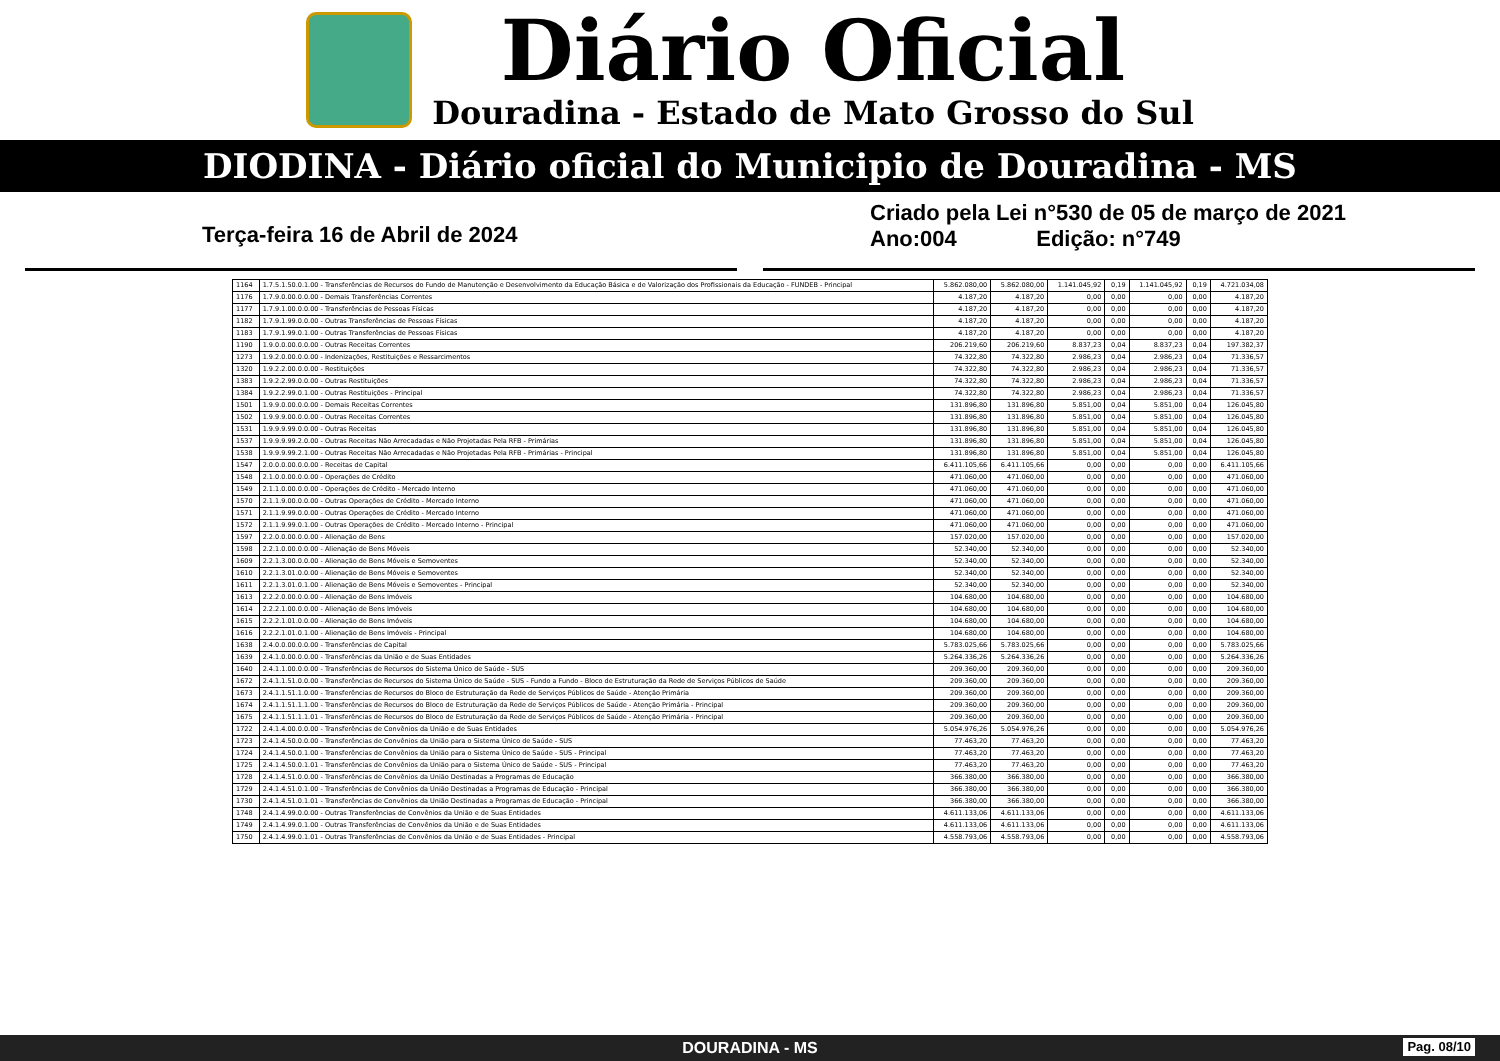Diário Oficial
Douradina - Estado de Mato Grosso do Sul
DIODINA - Diário oficial do Municipio de Douradina - MS
Terça-feira 16 de Abril de 2024
Criado pela Lei n°530 de 05 de março de 2021
Ano:004 Edição: n°749
| 1164 | 1.7.5.1.50.0.1.00 - Transferências de Recursos do Fundo de Manutenção e Desenvolvimento da Educação Básica e de Valorização dos Profissionais da Educação - FUNDEB - Principal | 5.862.080,00 | 5.862.080,00 | 1.141.045,92 | 0,19 | 1.141.045,92 | 0,19 | 4.721.034,08 |
| 1176 | 1.7.9.0.00.0.0.00 - Demais Transferências Correntes | 4.187,20 | 4.187,20 | 0,00 | 0,00 | 0,00 | 0,00 | 4.187,20 |
| 1177 | 1.7.9.1.00.0.0.00 - Transferências de Pessoas Físicas | 4.187,20 | 4.187,20 | 0,00 | 0,00 | 0,00 | 0,00 | 4.187,20 |
| 1182 | 1.7.9.1.99.0.0.00 - Outras Transferências de Pessoas Físicas | 4.187,20 | 4.187,20 | 0,00 | 0,00 | 0,00 | 0,00 | 4.187,20 |
| 1183 | 1.7.9.1.99.0.1.00 - Outras Transferências de Pessoas Físicas | 4.187,20 | 4.187,20 | 0,00 | 0,00 | 0,00 | 0,00 | 4.187,20 |
| 1190 | 1.9.0.0.00.0.0.00 - Outras Receitas Correntes | 206.219,60 | 206.219,60 | 8.837,23 | 0,04 | 8.837,23 | 0,04 | 197.382,37 |
| 1273 | 1.9.2.0.00.0.0.00 - Indenizações, Restituições e Ressarcimentos | 74.322,80 | 74.322,80 | 2.986,23 | 0,04 | 2.986,23 | 0,04 | 71.336,57 |
| 1320 | 1.9.2.2.00.0.0.00 - Restituições | 74.322,80 | 74.322,80 | 2.986,23 | 0,04 | 2.986,23 | 0,04 | 71.336,57 |
| 1383 | 1.9.2.2.99.0.0.00 - Outras Restituições | 74.322,80 | 74.322,80 | 2.986,23 | 0,04 | 2.986,23 | 0,04 | 71.336,57 |
| 1384 | 1.9.2.2.99.0.1.00 - Outras Restituições - Principal | 74.322,80 | 74.322,80 | 2.986,23 | 0,04 | 2.986,23 | 0,04 | 71.336,57 |
| 1501 | 1.9.9.0.00.0.0.00 - Demais Receitas Correntes | 131.896,80 | 131.896,80 | 5.851,00 | 0,04 | 5.851,00 | 0,04 | 126.045,80 |
| 1502 | 1.9.9.9.00.0.0.00 - Outras Receitas Correntes | 131.896,80 | 131.896,80 | 5.851,00 | 0,04 | 5.851,00 | 0,04 | 126.045,80 |
| 1531 | 1.9.9.9.99.0.0.00 - Outras Receitas | 131.896,80 | 131.896,80 | 5.851,00 | 0,04 | 5.851,00 | 0,04 | 126.045,80 |
| 1537 | 1.9.9.9.99.2.0.00 - Outras Receitas Não Arrecadadas e Não Projetadas Pela RFB - Primárias | 131.896,80 | 131.896,80 | 5.851,00 | 0,04 | 5.851,00 | 0,04 | 126.045,80 |
| 1538 | 1.9.9.9.99.2.1.00 - Outras Receitas Não Arrecadadas e Não Projetadas Pela RFB - Primárias - Principal | 131.896,80 | 131.896,80 | 5.851,00 | 0,04 | 5.851,00 | 0,04 | 126.045,80 |
| 1547 | 2.0.0.0.00.0.0.00 - Receitas de Capital | 6.411.105,66 | 6.411.105,66 | 0,00 | 0,00 | 0,00 | 0,00 | 6.411.105,66 |
| 1548 | 2.1.0.0.00.0.0.00 - Operações de Crédito | 471.060,00 | 471.060,00 | 0,00 | 0,00 | 0,00 | 0,00 | 471.060,00 |
| 1549 | 2.1.1.0.00.0.0.00 - Operações de Crédito - Mercado Interno | 471.060,00 | 471.060,00 | 0,00 | 0,00 | 0,00 | 0,00 | 471.060,00 |
| 1570 | 2.1.1.9.00.0.0.00 - Outras Operações de Crédito - Mercado Interno | 471.060,00 | 471.060,00 | 0,00 | 0,00 | 0,00 | 0,00 | 471.060,00 |
| 1571 | 2.1.1.9.99.0.0.00 - Outras Operações de Crédito - Mercado Interno | 471.060,00 | 471.060,00 | 0,00 | 0,00 | 0,00 | 0,00 | 471.060,00 |
| 1572 | 2.1.1.9.99.0.1.00 - Outras Operações de Crédito - Mercado Interno - Principal | 471.060,00 | 471.060,00 | 0,00 | 0,00 | 0,00 | 0,00 | 471.060,00 |
| 1597 | 2.2.0.0.00.0.0.00 - Alienação de Bens | 157.020,00 | 157.020,00 | 0,00 | 0,00 | 0,00 | 0,00 | 157.020,00 |
| 1598 | 2.2.1.0.00.0.0.00 - Alienação de Bens Móveis | 52.340,00 | 52.340,00 | 0,00 | 0,00 | 0,00 | 0,00 | 52.340,00 |
| 1609 | 2.2.1.3.00.0.0.00 - Alienação de Bens Móveis e Semoventes | 52.340,00 | 52.340,00 | 0,00 | 0,00 | 0,00 | 0,00 | 52.340,00 |
| 1610 | 2.2.1.3.01.0.0.00 - Alienação de Bens Móveis e Semoventes | 52.340,00 | 52.340,00 | 0,00 | 0,00 | 0,00 | 0,00 | 52.340,00 |
| 1611 | 2.2.1.3.01.0.1.00 - Alienação de Bens Móveis e Semoventes - Principal | 52.340,00 | 52.340,00 | 0,00 | 0,00 | 0,00 | 0,00 | 52.340,00 |
| 1613 | 2.2.2.0.00.0.0.00 - Alienação de Bens Imóveis | 104.680,00 | 104.680,00 | 0,00 | 0,00 | 0,00 | 0,00 | 104.680,00 |
| 1614 | 2.2.2.1.00.0.0.00 - Alienação de Bens Imóveis | 104.680,00 | 104.680,00 | 0,00 | 0,00 | 0,00 | 0,00 | 104.680,00 |
| 1615 | 2.2.2.1.01.0.0.00 - Alienação de Bens Imóveis | 104.680,00 | 104.680,00 | 0,00 | 0,00 | 0,00 | 0,00 | 104.680,00 |
| 1616 | 2.2.2.1.01.0.1.00 - Alienação de Bens Imóveis - Principal | 104.680,00 | 104.680,00 | 0,00 | 0,00 | 0,00 | 0,00 | 104.680,00 |
| 1638 | 2.4.0.0.00.0.0.00 - Transferências de Capital | 5.783.025,66 | 5.783.025,66 | 0,00 | 0,00 | 0,00 | 0,00 | 5.783.025,66 |
| 1639 | 2.4.1.0.00.0.0.00 - Transferências da União e de Suas Entidades | 5.264.336,26 | 5.264.336,26 | 0,00 | 0,00 | 0,00 | 0,00 | 5.264.336,26 |
| 1640 | 2.4.1.1.00.0.0.00 - Transferências de Recursos do Sistema Único de Saúde - SUS | 209.360,00 | 209.360,00 | 0,00 | 0,00 | 0,00 | 0,00 | 209.360,00 |
| 1672 | 2.4.1.1.51.0.0.00 - Transferências de Recursos do Sistema Único de Saúde - SUS - Fundo a Fundo - Bloco de Estruturação da Rede de Serviços Públicos de Saúde | 209.360,00 | 209.360,00 | 0,00 | 0,00 | 0,00 | 0,00 | 209.360,00 |
| 1673 | 2.4.1.1.51.1.0.00 - Transferências de Recursos do Bloco de Estruturação da Rede de Serviços Públicos de Saúde - Atenção Primária | 209.360,00 | 209.360,00 | 0,00 | 0,00 | 0,00 | 0,00 | 209.360,00 |
| 1674 | 2.4.1.1.51.1.1.00 - Transferências de Recursos do Bloco de Estruturação da Rede de Serviços Públicos de Saúde - Atenção Primária - Principal | 209.360,00 | 209.360,00 | 0,00 | 0,00 | 0,00 | 0,00 | 209.360,00 |
| 1675 | 2.4.1.1.51.1.1.01 - Transferências de Recursos do Bloco de Estruturação da Rede de Serviços Públicos de Saúde - Atenção Primária - Principal | 209.360,00 | 209.360,00 | 0,00 | 0,00 | 0,00 | 0,00 | 209.360,00 |
| 1722 | 2.4.1.4.00.0.0.00 - Transferências de Convênios da União e de Suas Entidades | 5.054.976,26 | 5.054.976,26 | 0,00 | 0,00 | 0,00 | 0,00 | 5.054.976,26 |
| 1723 | 2.4.1.4.50.0.0.00 - Transferências de Convênios da União para o Sistema Único de Saúde - SUS | 77.463,20 | 77.463,20 | 0,00 | 0,00 | 0,00 | 0,00 | 77.463,20 |
| 1724 | 2.4.1.4.50.0.1.00 - Transferências de Convênios da União para o Sistema Único de Saúde - SUS - Principal | 77.463,20 | 77.463,20 | 0,00 | 0,00 | 0,00 | 0,00 | 77.463,20 |
| 1725 | 2.4.1.4.50.0.1.01 - Transferências de Convênios da União para o Sistema Único de Saúde - SUS - Principal | 77.463,20 | 77.463,20 | 0,00 | 0,00 | 0,00 | 0,00 | 77.463,20 |
| 1728 | 2.4.1.4.51.0.0.00 - Transferências de Convênios da União Destinadas a Programas de Educação | 366.380,00 | 366.380,00 | 0,00 | 0,00 | 0,00 | 0,00 | 366.380,00 |
| 1729 | 2.4.1.4.51.0.1.00 - Transferências de Convênios da União Destinadas a Programas de Educação - Principal | 366.380,00 | 366.380,00 | 0,00 | 0,00 | 0,00 | 0,00 | 366.380,00 |
| 1730 | 2.4.1.4.51.0.1.01 - Transferências de Convênios da União Destinadas a Programas de Educação - Principal | 366.380,00 | 366.380,00 | 0,00 | 0,00 | 0,00 | 0,00 | 366.380,00 |
| 1748 | 2.4.1.4.99.0.0.00 - Outras Transferências de Convênios da União e de Suas Entidades | 4.611.133,06 | 4.611.133,06 | 0,00 | 0,00 | 0,00 | 0,00 | 4.611.133,06 |
| 1749 | 2.4.1.4.99.0.1.00 - Outras Transferências de Convênios da União e de Suas Entidades | 4.611.133,06 | 4.611.133,06 | 0,00 | 0,00 | 0,00 | 0,00 | 4.611.133,06 |
| 1750 | 2.4.1.4.99.0.1.01 - Outras Transferências de Convênios da União e de Suas Entidades - Principal | 4.558.793,06 | 4.558.793,06 | 0,00 | 0,00 | 0,00 | 0,00 | 4.558.793,06 |
DOURADINA - MS Pag. 08/10